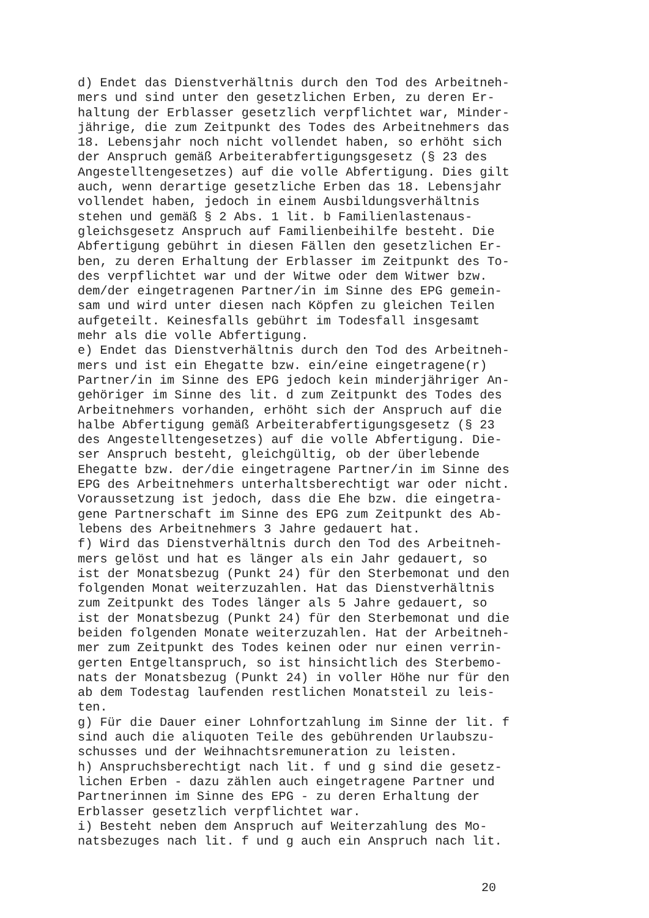d) Endet das Dienstverhältnis durch den Tod des Arbeitneh-
mers und sind unter den gesetzlichen Erben, zu deren Er-
haltung der Erblasser gesetzlich verpflichtet war, Minder-
jährige, die zum Zeitpunkt des Todes des Arbeitnehmers das
18. Lebensjahr noch nicht vollendet haben, so erhöht sich
der Anspruch gemäß Arbeiterabfertigungsgesetz (§ 23 des
Angestelltengesetzes) auf die volle Abfertigung. Dies gilt
auch, wenn derartige gesetzliche Erben das 18. Lebensjahr
vollendet haben, jedoch in einem Ausbildungsverhältnis
stehen und gemäß § 2 Abs. 1 lit. b Familienlastenaus-
gleichsgesetz Anspruch auf Familienbeihilfe besteht. Die
Abfertigung gebührt in diesen Fällen den gesetzlichen Er-
ben, zu deren Erhaltung der Erblasser im Zeitpunkt des To-
des verpflichtet war und der Witwe oder dem Witwer bzw.
dem/der eingetragenen Partner/in im Sinne des EPG gemein-
sam und wird unter diesen nach Köpfen zu gleichen Teilen
aufgeteilt. Keinesfalls gebührt im Todesfall insgesamt
mehr als die volle Abfertigung.
e) Endet das Dienstverhältnis durch den Tod des Arbeitneh-
mers und ist ein Ehegatte bzw. ein/eine eingetragene(r)
Partner/in im Sinne des EPG jedoch kein minderjähriger An-
gehöriger im Sinne des lit. d zum Zeitpunkt des Todes des
Arbeitnehmers vorhanden, erhöht sich der Anspruch auf die
halbe Abfertigung gemäß Arbeiterabfertigungsgesetz (§ 23
des Angestelltengesetzes) auf die volle Abfertigung. Die-
ser Anspruch besteht, gleichgültig, ob der überlebende
Ehegatte bzw. der/die eingetragene Partner/in im Sinne des
EPG des Arbeitnehmers unterhaltsberechtigt war oder nicht.
Voraussetzung ist jedoch, dass die Ehe bzw. die eingetra-
gene Partnerschaft im Sinne des EPG zum Zeitpunkt des Ab-
lebens des Arbeitnehmers 3 Jahre gedauert hat.
f) Wird das Dienstverhältnis durch den Tod des Arbeitneh-
mers gelöst und hat es länger als ein Jahr gedauert, so
ist der Monatsbezug (Punkt 24) für den Sterbemonat und den
folgenden Monat weiterzuzahlen. Hat das Dienstverhältnis
zum Zeitpunkt des Todes länger als 5 Jahre gedauert, so
ist der Monatsbezug (Punkt 24) für den Sterbemonat und die
beiden folgenden Monate weiterzuzahlen. Hat der Arbeitneh-
mer zum Zeitpunkt des Todes keinen oder nur einen verrin-
gerten Entgeltanspruch, so ist hinsichtlich des Sterbemo-
nats der Monatsbezug (Punkt 24) in voller Höhe nur für den
ab dem Todestag laufenden restlichen Monatsteil zu leis-
ten.
g) Für die Dauer einer Lohnfortzahlung im Sinne der lit. f
sind auch die aliquoten Teile des gebührenden Urlaubszu-
schusses und der Weihnachtsremuneration zu leisten.
h) Anspruchsberechtigt nach lit. f und g sind die gesetz-
lichen Erben - dazu zählen auch eingetragene Partner und
Partnerinnen im Sinne des EPG - zu deren Erhaltung der
Erblasser gesetzlich verpflichtet war.
i) Besteht neben dem Anspruch auf Weiterzahlung des Mo-
natsbezuges nach lit. f und g auch ein Anspruch nach lit.
20